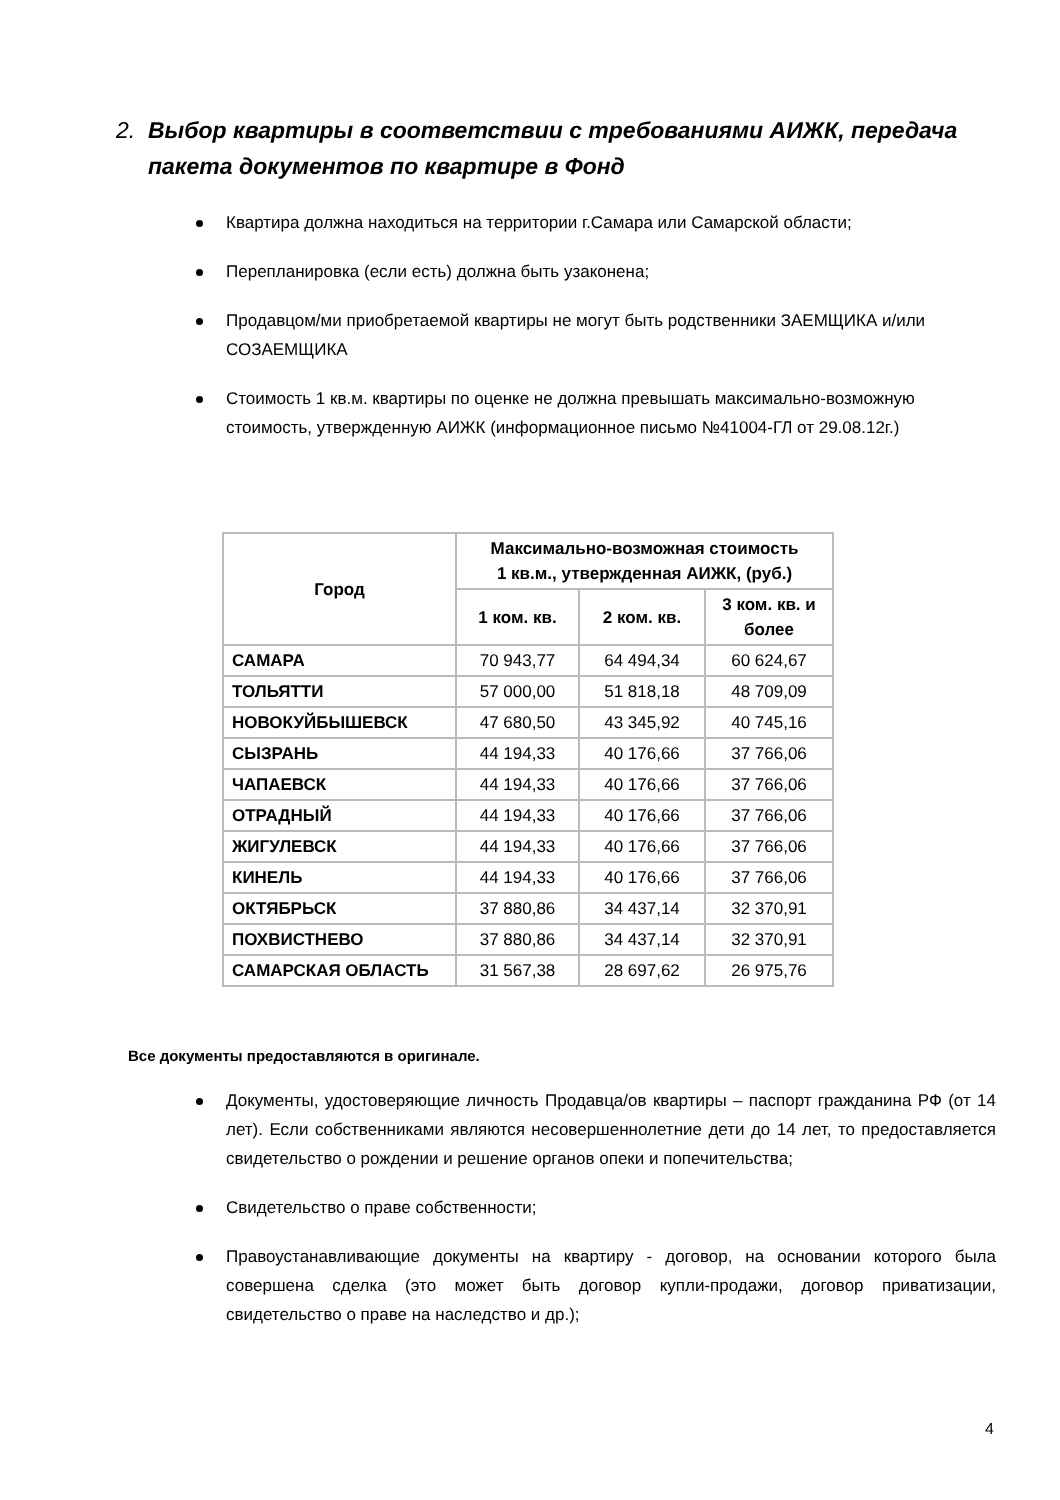2. Выбор квартиры в соответствии с требованиями АИЖК, передача
пакета документов по квартире в Фонд
Квартира должна находиться на территории г.Самара или Самарской области;
Перепланировка (если есть) должна быть узаконена;
Продавцом/ми приобретаемой квартиры не могут быть родственники ЗАЕМЩИКА и/или СОЗАЕМЩИКА
Стоимость 1 кв.м. квартиры по оценке не должна превышать максимально-возможную стоимость, утвержденную АИЖК (информационное письмо №41004-ГЛ от 29.08.12г.)
| Город | Максимально-возможная стоимость 1 кв.м., утвержденная АИЖК, (руб.) | | |
| --- | --- | --- | --- |
| | 1 ком. кв. | 2 ком. кв. | 3 ком. кв. и более |
| САМАРА | 70 943,77 | 64 494,34 | 60 624,67 |
| ТОЛЬЯТТИ | 57 000,00 | 51 818,18 | 48 709,09 |
| НОВОКУЙБЫШЕВСК | 47 680,50 | 43 345,92 | 40 745,16 |
| СЫЗРАНЬ | 44 194,33 | 40 176,66 | 37 766,06 |
| ЧАПАЕВСК | 44 194,33 | 40 176,66 | 37 766,06 |
| ОТРАДНЫЙ | 44 194,33 | 40 176,66 | 37 766,06 |
| ЖИГУЛЕВСК | 44 194,33 | 40 176,66 | 37 766,06 |
| КИНЕЛЬ | 44 194,33 | 40 176,66 | 37 766,06 |
| ОКТЯБРЬСК | 37 880,86 | 34 437,14 | 32 370,91 |
| ПОХВИСТНЕВО | 37 880,86 | 34 437,14 | 32 370,91 |
| САМАРСКАЯ ОБЛАСТЬ | 31 567,38 | 28 697,62 | 26 975,76 |
Все документы предоставляются в оригинале.
Документы, удостоверяющие личность Продавца/ов квартиры – паспорт гражданина РФ (от 14 лет). Если собственниками являются несовершеннолетние дети до 14 лет, то предоставляется свидетельство о рождении и решение органов опеки и попечительства;
Свидетельство о праве собственности;
Правоустанавливающие документы на квартиру - договор, на основании которого была совершена сделка (это может быть договор купли-продажи, договор приватизации, свидетельство о праве на наследство и др.);
4